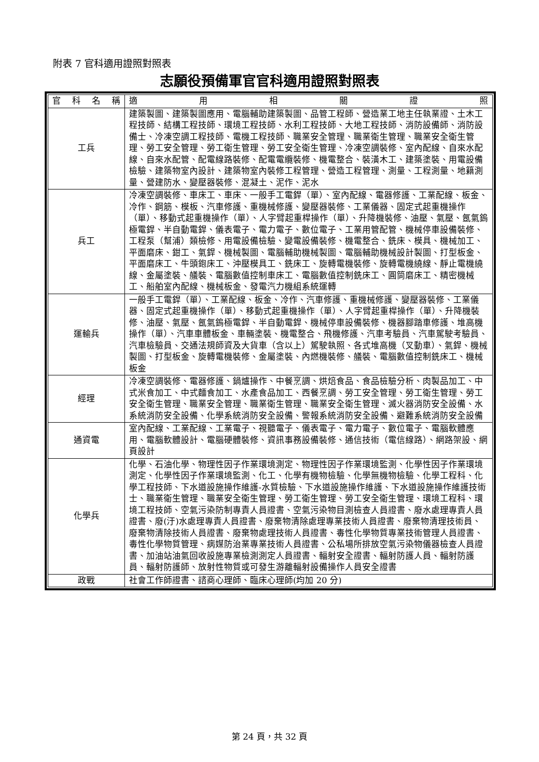附表 7 官科適用證照對照表
志願役預備軍官官科適用證照對照表
| 官 科 名 稱 | 適 用 相 關 證 照 |
| --- | --- |
| 工兵 | 建築製圖、建築製圖應用、電腦輔助建築製圖、品管工程師、營造業工地主任執業證、土木工程技師、結構工程技師、環境工程技師、水利工程技師、大地工程技師、消防設備師、消防設備士、冷凍空調工程技師、電機工程技師、職業安全管理、職業衛生管理、職業安全衛生管理、勞工安全管理、勞工衛生管理、勞工安全衛生管理、冷凍空調裝修、室內配線、自來水配線、自來水配管、配電線路裝修、配電電纜裝修、機電整合、裝潢木工、建築塗裝、用電設備檢驗、建築物室內設計、建築物室內裝修工程管理、營造工程管理、測量、工程測量、地籍測量、營建防水、變壓器裝修、混凝土、泥作、泥水 |
| 兵工 | 冷凍空調裝修、車床工、車床、一般手工電銲（單）、室內配線、電器修護、工業配線、板金、冷作、鋼筋、模板、汽車修護、重機械修護、變壓器裝修、工業儀器、固定式起重機操作（單）、移動式起重機操作（單）、人字臂起重桿操作（單）、升降機裝修、油壓、氣壓、氬氣鎢極電銲、半自動電銲、儀表電子、電力電子、數位電子、工業用管配管、機械停車設備裝修、工程泵（幫浦）類檢修、用電設備檢驗、變電設備裝修、機電整合、銑床、模具、機械加工、平面磨床、鉗工、氣銲、機械製圖、電腦輔助機械製圖、電腦輔助機械設計製圖、打型板金、平面磨床工、牛頭鉋床工、沖壓模具工、銑床工、旋轉電機裝修、旋轉電機繞線、靜止電機繞線、金屬塗裝、艤裝、電腦數值控制車床工、電腦數值控制銑床工、圓筒磨床工、精密機械工、船舶室內配線、機械板金、發電汽力機組系統運轉 |
| 運輸兵 | 一般手工電銲（單）、工業配線、板金、冷作、汽車修護、重機械修護、變壓器裝修、工業儀器、固定式起重機操作（單）、移動式起重機操作（單）、人字臂起重桿操作（單）、升降機裝修、油壓、氣壓、氬氣鎢極電銲、半自動電銲、機械停車設備裝修、機器腳踏車修護、堆高機操作（單）、汽車車體板金、車輛塗裝、機電整合、飛機修護、汽車考驗員、汽車駕駛考驗員、汽車檢驗員、交通法規師資及大貨車（含以上）駕駛執照、各式堆高機（叉動車）、氣銲、機械製圖、打型板金、旋轉電機裝修、金屬塗裝、內燃機裝修、艤裝、電腦數值控制銑床工、機械板金 |
| 經理 | 冷凍空調裝修、電器修護、鍋爐操作、中餐烹調、烘焙食品、食品檢驗分析、肉製品加工、中式米食加工、中式麵食加工、水產食品加工、西餐烹調、勞工安全管理、勞工衛生管理、勞工安全衛生管理、職業安全管理、職業衛生管理、職業安全衛生管理、滅火器消防安全設備、水系統消防安全設備、化學系統消防安全設備、警報系統消防安全設備、避難系統消防安全設備 |
| 通資電 | 室內配線、工業配線、工業電子、視聽電子、儀表電子、電力電子、數位電子、電腦軟體應用、電腦軟體設計、電腦硬體裝修、資訊事務設備裝修、通信技術（電信線路）、網路架設、網頁設計 |
| 化學兵 | 化學、石油化學、物理性因子作業環境測定、物理性因子作業環境監測、化學性因子作業環境測定、化學性因子作業環境監測、化工、化學有機物檢驗、化學無機物檢驗、化學工程科、化學工程技師、下水道設施操作維護-水質檢驗、下水道設施操作維護、下水道設施操作維護技術士、職業衛生管理、職業安全衛生管理、勞工衛生管理、勞工安全衛生管理、環境工程科、環境工程技師、空氣污染防制專責人員證書、空氣污染物目測檢查人員證書、廢水處理專責人員證書、廢(汙)水處理專責人員證書、廢棄物清除處理專業技術人員證書、廢棄物清理技術員、廢棄物清除技術人員證書、廢棄物處理技術人員證書、毒性化學物質專業技術管理人員證書、毒性化學物質管理、病媒防治業專業技術人員證書、公私場所排放空氣污染物儀器檢查人員證書、加油站油氣回收設施專業檢測測定人員證書、輻射安全證書、輻射防護人員、輻射防護員、輻射防護師、放射性物質或可發生游離輻射設備操作人員安全證書 |
| 政戰 | 社會工作師證書、諮商心理師、臨床心理師(均加 20 分) |
第 24 頁，共 32 頁